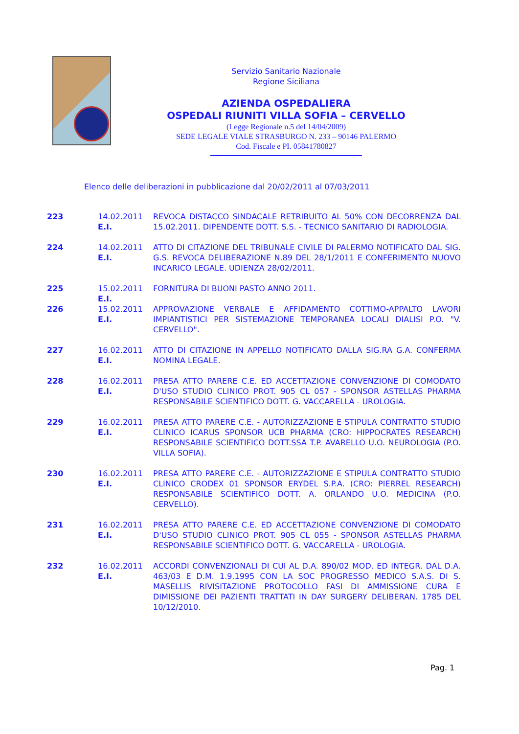Servizio Sanitario Nazionale
Regione Siciliana
AZIENDA OSPEDALIERA
OSPEDALI RIUNITI VILLA SOFIA – CERVELLO
(Legge Regionale n.5 del 14/04/2009)
SEDE LEGALE VIALE STRASBURGO N. 233 – 90146 PALERMO
Cod. Fiscale e PI. 05841780827
Elenco delle deliberazioni in pubblicazione dal 20/02/2011 al 07/03/2011
| 223 | 14.02.2011 E.I. | REVOCA DISTACCO SINDACALE RETRIBUITO AL 50% CON DECORRENZA DAL 15.02.2011. DIPENDENTE DOTT. S.S. - TECNICO SANITARIO DI RADIOLOGIA. |
| 224 | 14.02.2011 E.I. | ATTO DI CITAZIONE DEL TRIBUNALE CIVILE DI PALERMO NOTIFICATO DAL SIG. G.S. REVOCA DELIBERAZIONE N.89 DEL 28/1/2011 E CONFERIMENTO NUOVO INCARICO LEGALE. UDIENZA 28/02/2011. |
| 225 | 15.02.2011 E.I. | FORNITURA DI BUONI PASTO ANNO 2011. |
| 226 | 15.02.2011 E.I. | APPROVAZIONE VERBALE E AFFIDAMENTO COTTIMO-APPALTO LAVORI IMPIANTISTICI PER SISTEMAZIONE TEMPORANEA LOCALI DIALISI P.O. "V. CERVELLO". |
| 227 | 16.02.2011 E.I. | ATTO DI CITAZIONE IN APPELLO NOTIFICATO DALLA SIG.RA G.A. CONFERMA NOMINA LEGALE. |
| 228 | 16.02.2011 E.I. | PRESA ATTO PARERE C.E. ED ACCETTAZIONE CONVENZIONE DI COMODATO D'USO STUDIO CLINICO PROT. 905 CL 057 - SPONSOR ASTELLAS PHARMA RESPONSABILE SCIENTIFICO DOTT. G. VACCARELLA - UROLOGIA. |
| 229 | 16.02.2011 E.I. | PRESA ATTO PARERE C.E. - AUTORIZZAZIONE E STIPULA CONTRATTO STUDIO CLINICO ICARUS SPONSOR UCB PHARMA (CRO: HIPPOCRATES RESEARCH) RESPONSABILE SCIENTIFICO DOTT.SSA T.P. AVARELLO U.O. NEUROLOGIA (P.O. VILLA SOFIA). |
| 230 | 16.02.2011 E.I. | PRESA ATTO PARERE C.E. - AUTORIZZAZIONE E STIPULA CONTRATTO STUDIO CLINICO CRODEX 01 SPONSOR ERYDEL S.P.A. (CRO: PIERREL RESEARCH) RESPONSABILE SCIENTIFICO DOTT. A. ORLANDO U.O. MEDICINA (P.O. CERVELLO). |
| 231 | 16.02.2011 E.I. | PRESA ATTO PARERE C.E. ED ACCETTAZIONE CONVENZIONE DI COMODATO D'USO STUDIO CLINICO PROT. 905 CL 055 - SPONSOR ASTELLAS PHARMA RESPONSABILE SCIENTIFICO DOTT. G. VACCARELLA - UROLOGIA. |
| 232 | 16.02.2011 E.I. | ACCORDI CONVENZIONALI DI CUI AL D.A. 890/02 MOD. ED INTEGR. DAL D.A. 463/03 E D.M. 1.9.1995 CON LA SOC PROGRESSO MEDICO S.A.S. DI S. MASELLIS RIVISITAZIONE PROTOCOLLO FASI DI AMMISSIONE CURA E DIMISSIONE DEI PAZIENTI TRATTATI IN DAY SURGERY DELIBERAN. 1785 DEL 10/12/2010. |
Pag. 1